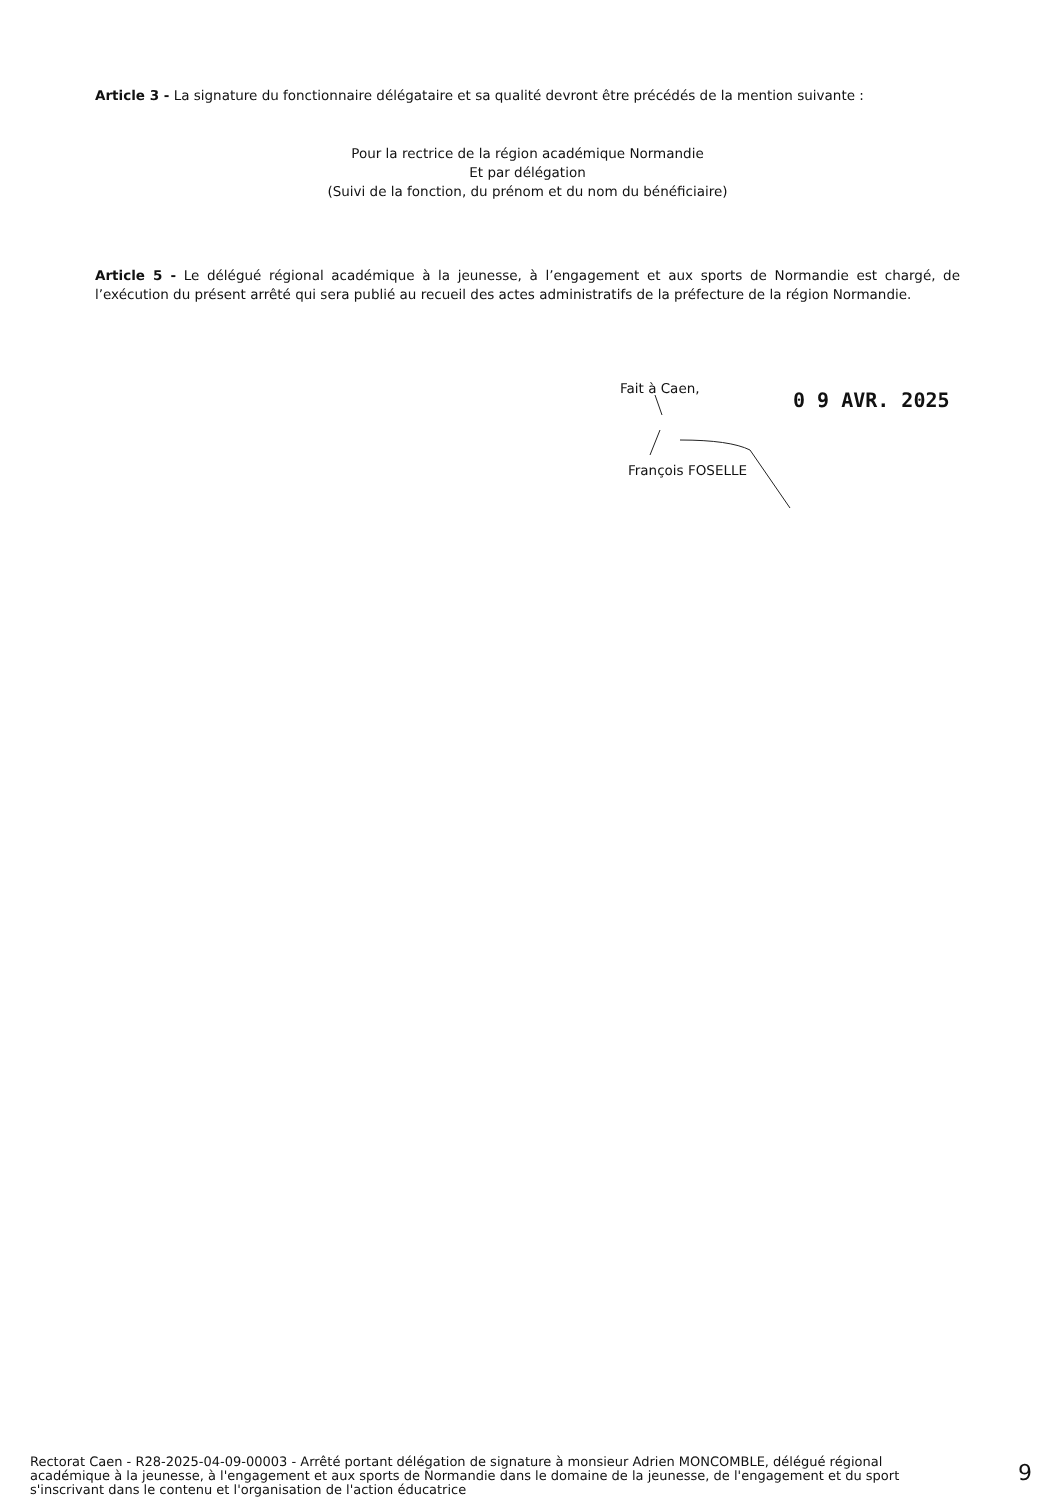Article 3 - La signature du fonctionnaire délégataire et sa qualité devront être précédés de la mention suivante :
Pour la rectrice de la région académique Normandie
Et par délégation
(Suivi de la fonction, du prénom et du nom du bénéficiaire)
Article 5 - Le délégué régional académique à la jeunesse, à l’engagement et aux sports de Normandie est chargé, de l’exécution du présent arrêté qui sera publié au recueil des actes administratifs de la préfecture de la région Normandie.
Fait à Caen, 0 9 AVR. 2025
François FOSELLE
Rectorat Caen - R28-2025-04-09-00003 - Arrêté portant délégation de signature à monsieur Adrien MONCOMBLE, délégué régional académique à la jeunesse, à l'engagement et aux sports de Normandie dans le domaine de la jeunesse, de l'engagement et du sport s'inscrivant dans le contenu et l'organisation de l'action éducatrice
9